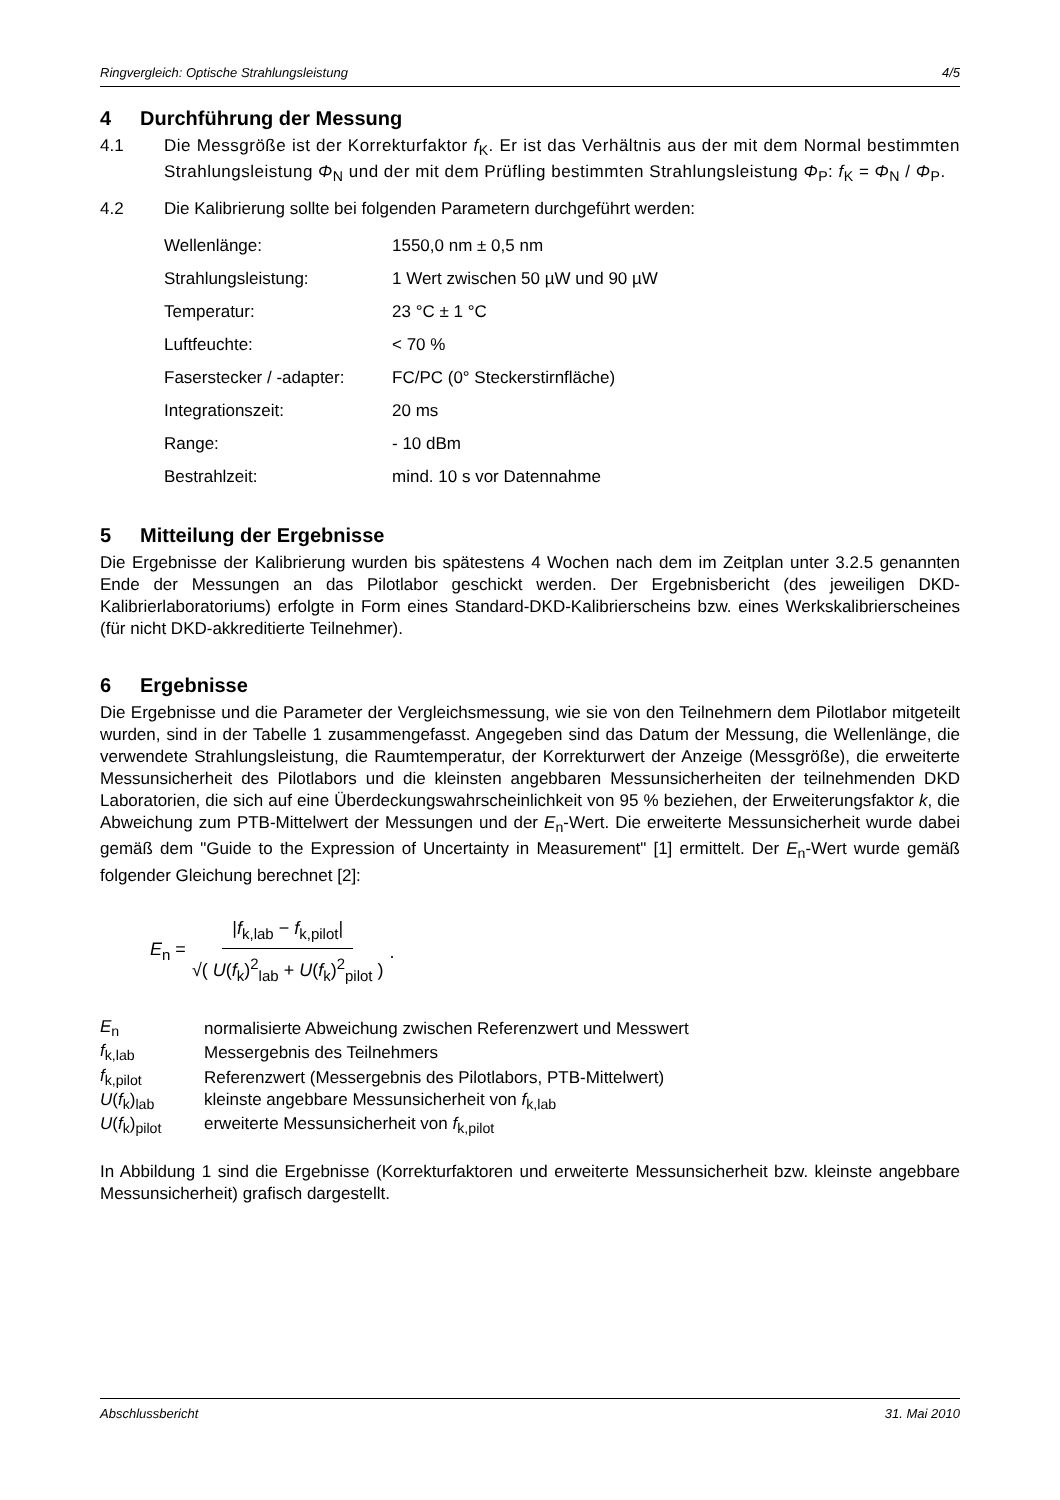Ringvergleich: Optische Strahlungsleistung 4/5
4 Durchführung der Messung
4.1 Die Messgröße ist der Korrekturfaktor f<sub>K</sub>. Er ist das Verhältnis aus der mit dem Normal bestimmten Strahlungsleistung Φ<sub>N</sub> und der mit dem Prüfling bestimmten Strahlungsleistung Φ<sub>P</sub>: f<sub>K</sub> = Φ<sub>N</sub> / Φ<sub>P</sub>.
4.2 Die Kalibrierung sollte bei folgenden Parametern durchgeführt werden:
| Wellenlänge: | 1550,0 nm ± 0,5 nm |
| Strahlungsleistung: | 1 Wert zwischen 50 µW und 90 µW |
| Temperatur: | 23 °C ± 1 °C |
| Luftfeuchte: | < 70 % |
| Faserstecker / -adapter: | FC/PC (0° Steckerstirnfläche) |
| Integrationszeit: | 20 ms |
| Range: | - 10 dBm |
| Bestrahlzeit: | mind. 10 s vor Datennahme |
5 Mitteilung der Ergebnisse
Die Ergebnisse der Kalibrierung wurden bis spätestens 4 Wochen nach dem im Zeitplan unter 3.2.5 genannten Ende der Messungen an das Pilotlabor geschickt werden. Der Ergebnisbericht (des jeweiligen DKD-Kalibrierlaboratoriums) erfolgte in Form eines Standard-DKD-Kalibrierscheins bzw. eines Werkskalibrierscheines (für nicht DKD-akkreditierte Teilnehmer).
6 Ergebnisse
Die Ergebnisse und die Parameter der Vergleichsmessung, wie sie von den Teilnehmern dem Pilotlabor mitgeteilt wurden, sind in der Tabelle 1 zusammengefasst. Angegeben sind das Datum der Messung, die Wellenlänge, die verwendete Strahlungsleistung, die Raumtemperatur, der Korrekturwert der Anzeige (Messgröße), die erweiterte Messunsicherheit des Pilotlabors und die kleinsten angebbaren Messunsicherheiten der teilnehmenden DKD Laboratorien, die sich auf eine Überdeckungswahrscheinlichkeit von 95 % beziehen, der Erweiterungsfaktor k, die Abweichung zum PTB-Mittelwert der Messungen und der E<sub>n</sub>-Wert. Die erweiterte Messunsicherheit wurde dabei gemäß dem "Guide to the Expression of Uncertainty in Measurement" [1] ermittelt. Der E<sub>n</sub>-Wert wurde gemäß folgender Gleichung berechnet [2]:
E<sub>n</sub> = |f<sub>k,lab</sub> − f<sub>k,pilot</sub>| √( U(f<sub>k</sub>)<sup>2</sup><sub>lab</sub> + U(f<sub>k</sub>)<sup>2</sup><sub>pilot</sub> ).
| E<sub>n</sub> | normalisierte Abweichung zwischen Referenzwert und Messwert |
| f<sub>k,lab</sub> | Messergebnis des Teilnehmers |
| f<sub>k,pilot</sub> | Referenzwert (Messergebnis des Pilotlabors, PTB-Mittelwert) |
| U ( f<sub>k</sub>)<sub>lab</sub> | kleinste angebbare Messunsicherheit von f<sub>k,lab</sub> |
| U ( f<sub>k</sub>)<sub>pilot</sub> | erweiterte Messunsicherheit von f<sub>k,pilot</sub> |
In Abbildung 1 sind die Ergebnisse (Korrekturfaktoren und erweiterte Messunsicherheit bzw. kleinste angebbare Messunsicherheit) grafisch dargestellt.
Abschlussbericht 31. Mai 2010